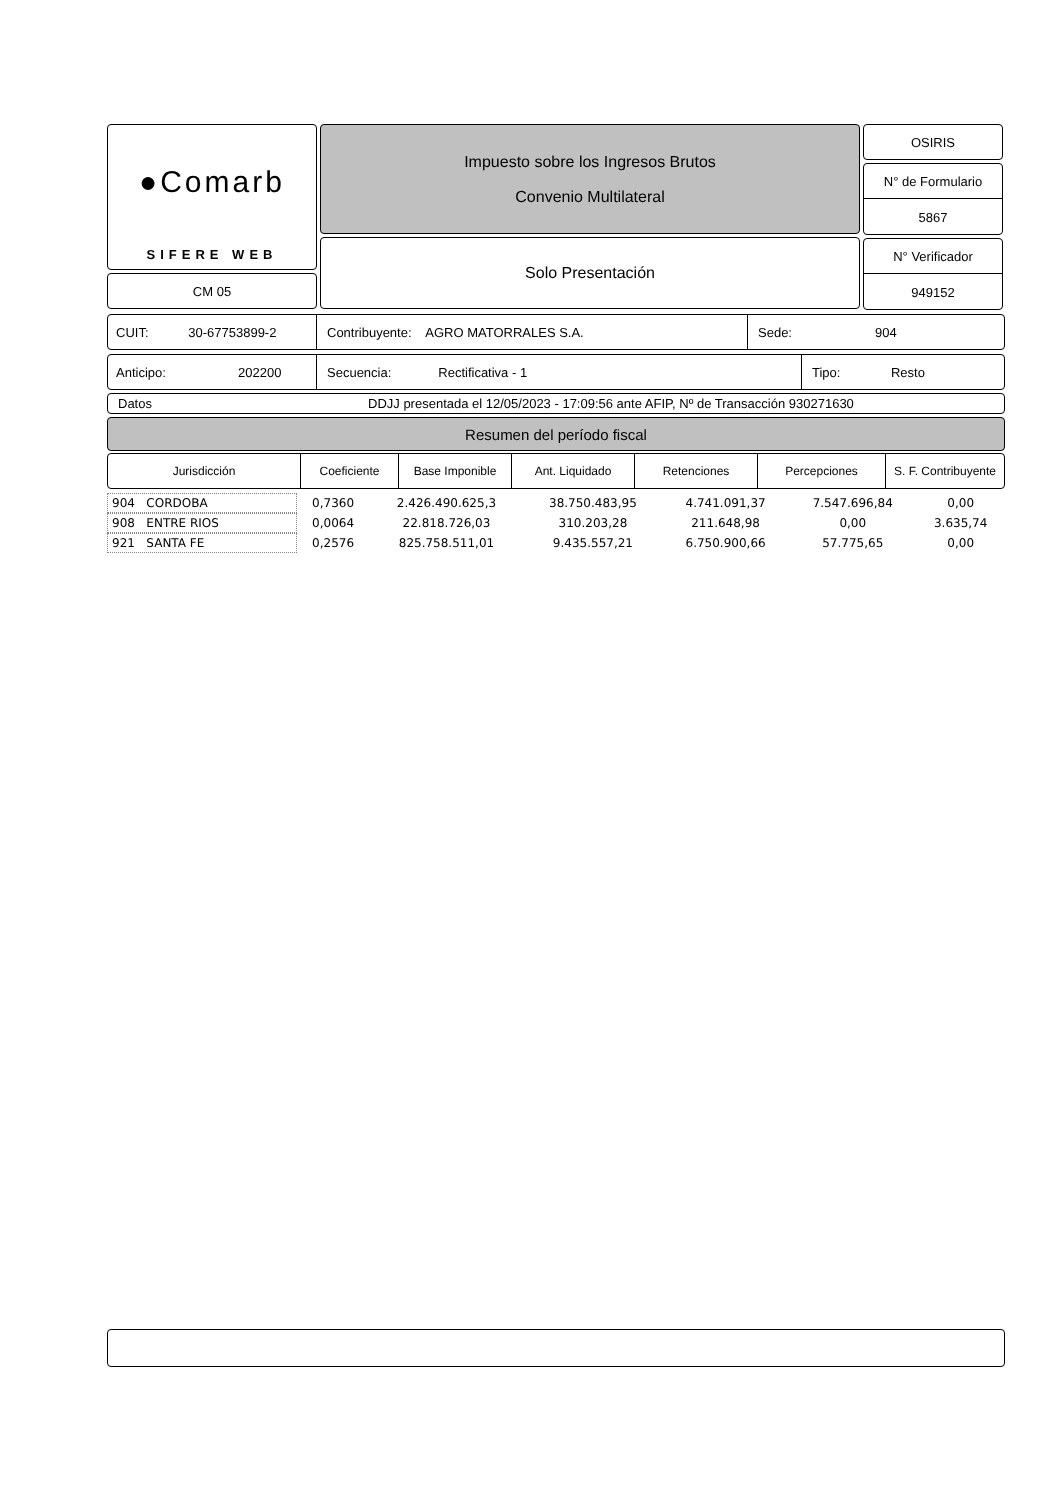●Comarb
SIFERE WEB
CM 05
Impuesto sobre los Ingresos Brutos
Convenio Multilateral
Solo Presentación
OSIRIS
N° de Formulario
5867
N° Verificador
949152
CUIT: 30-67753899-2
Contribuyente: AGRO MATORRALES S.A.
Sede: 904
Anticipo: 202200
Secuencia: Rectificativa - 1
Tipo: Resto
Datos DDJJ presentada el 12/05/2023 - 17:09:56 ante AFIP, Nº de Transacción 930271630
Resumen del período fiscal
| Jurisdicción | Coeficiente | Base Imponible | Ant. Liquidado | Retenciones | Percepciones | S. F. Contribuyente |
| --- | --- | --- | --- | --- | --- | --- |
| 904 CORDOBA | 0,7360 | 2.426.490.625,3 | 38.750.483,95 | 4.741.091,37 | 7.547.696,84 | 0,00 |
| 908 ENTRE RIOS | 0,0064 | 22.818.726,03 | 310.203,28 | 211.648,98 | 0,00 | 3.635,74 |
| 921 SANTA FE | 0,2576 | 825.758.511,01 | 9.435.557,21 | 6.750.900,66 | 57.775,65 | 0,00 |